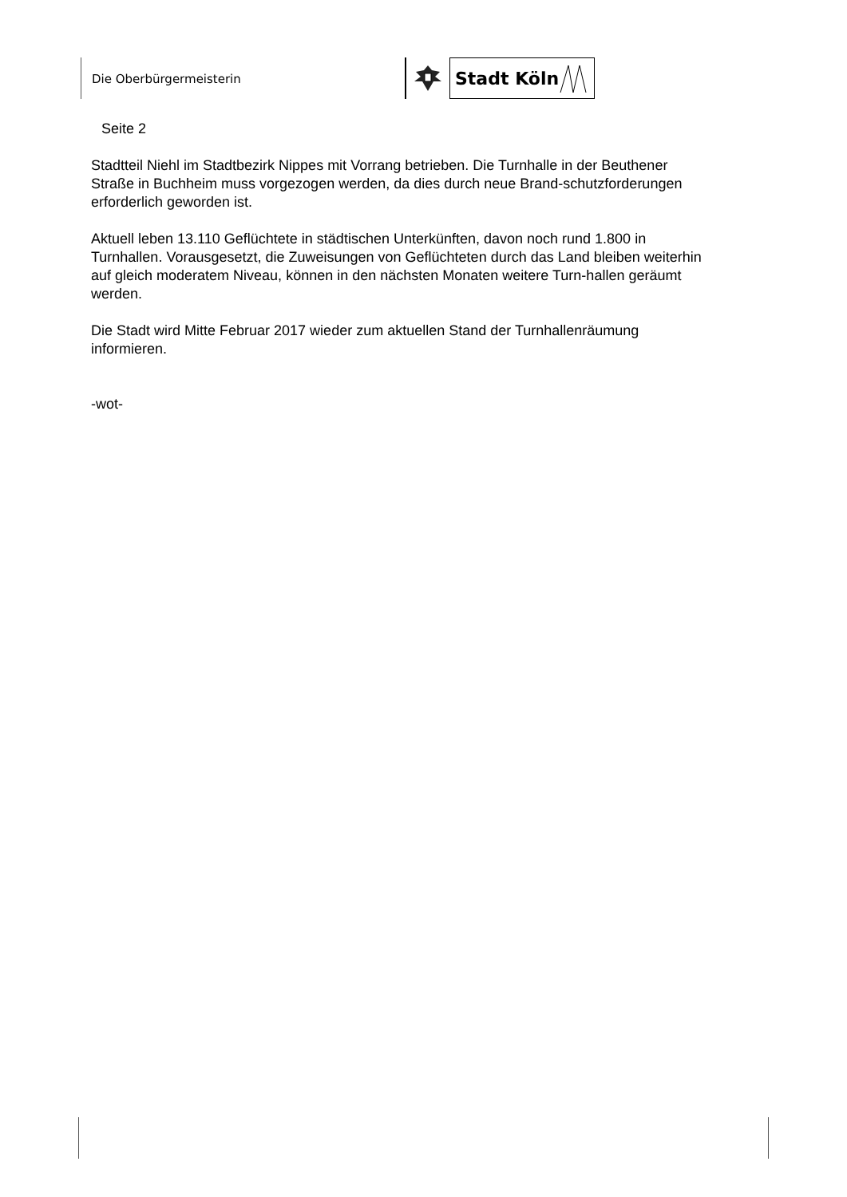Die Oberbürgermeisterin
Stadt Köln
Seite 2
Stadtteil Niehl im Stadtbezirk Nippes mit Vorrang betrieben. Die Turnhalle in der Beuthener Straße in Buchheim muss vorgezogen werden, da dies durch neue Brand-schutzforderungen erforderlich geworden ist.
Aktuell leben 13.110 Geflüchtete in städtischen Unterkünften, davon noch rund 1.800 in Turnhallen. Vorausgesetzt, die Zuweisungen von Geflüchteten durch das Land bleiben weiterhin auf gleich moderatem Niveau, können in den nächsten Monaten weitere Turn-hallen geräumt werden.
Die Stadt wird Mitte Februar 2017 wieder zum aktuellen Stand der Turnhallenräumung informieren.
-wot-